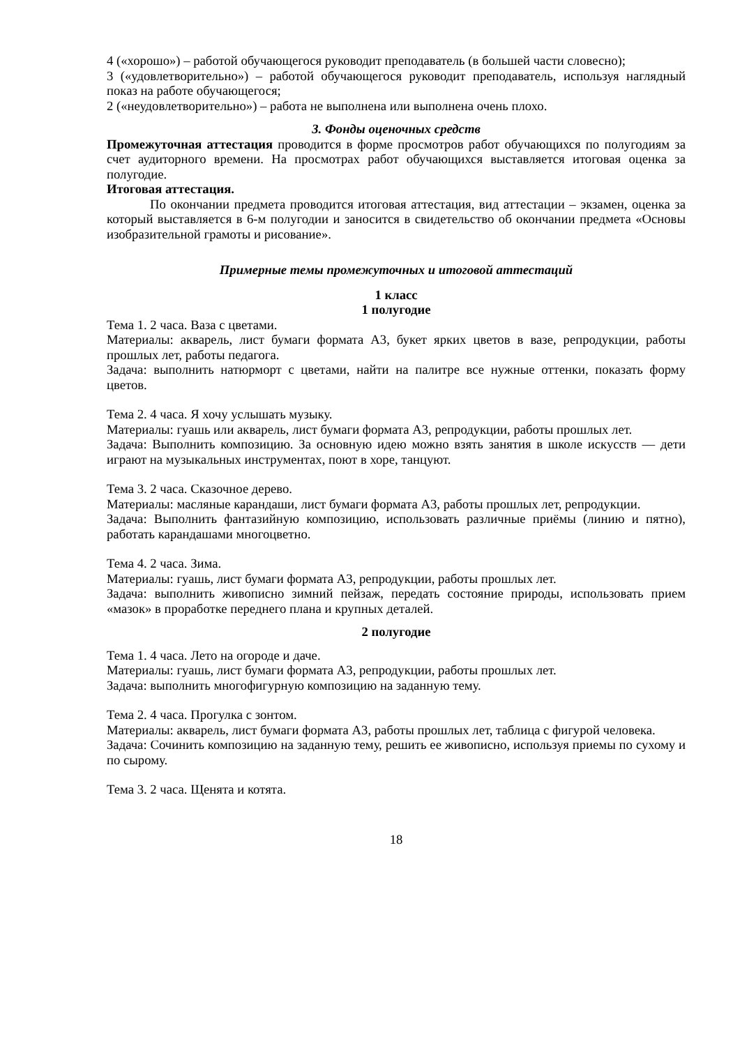4 («хорошо») – работой обучающегося руководит преподаватель (в большей части словесно);
3 («удовлетворительно») – работой обучающегося руководит преподаватель, используя наглядный показ на работе обучающегося;
2 («неудовлетворительно») – работа не выполнена или выполнена очень плохо.
3. Фонды оценочных средств
Промежуточная аттестация проводится в форме просмотров работ обучающихся по полугодиям за счет аудиторного времени. На просмотрах работ обучающихся выставляется итоговая оценка за полугодие.
Итоговая аттестация.
По окончании предмета проводится итоговая аттестация, вид аттестации – экзамен, оценка за который выставляется в 6-м полугодии и заносится в свидетельство об окончании предмета «Основы изобразительной грамоты и рисование».
Примерные темы промежуточных и итоговой аттестаций
1 класс
1 полугодие
Тема 1. 2 часа. Ваза с цветами.
Материалы: акварель, лист бумаги формата А3, букет ярких цветов в вазе, репродукции, работы прошлых лет, работы педагога.
Задача: выполнить натюрморт с цветами, найти на палитре все нужные оттенки, показать форму цветов.
Тема 2. 4 часа. Я хочу услышать музыку.
Материалы: гуашь или акварель, лист бумаги формата А3, репродукции, работы прошлых лет.
Задача: Выполнить композицию. За основную идею можно взять занятия в школе искусств — дети играют на музыкальных инструментах, поют в хоре, танцуют.
Тема 3. 2 часа. Сказочное дерево.
Материалы: масляные карандаши, лист бумаги формата А3, работы прошлых лет, репродукции.
Задача: Выполнить фантазийную композицию, использовать различные приёмы (линию и пятно), работать карандашами многоцветно.
Тема 4. 2 часа. Зима.
Материалы: гуашь, лист бумаги формата А3, репродукции, работы прошлых лет.
Задача: выполнить живописно зимний пейзаж, передать состояние природы, использовать прием «мазок» в проработке переднего плана и крупных деталей.
2 полугодие
Тема 1. 4 часа. Лето на огороде и даче.
Материалы: гуашь, лист бумаги формата А3, репродукции, работы прошлых лет.
Задача: выполнить многофигурную композицию на заданную тему.
Тема 2. 4 часа. Прогулка с зонтом.
Материалы: акварель, лист бумаги формата А3, работы прошлых лет, таблица с фигурой человека.
Задача: Сочинить композицию на заданную тему, решить ее живописно, используя приемы по сухому и по сырому.
Тема 3. 2 часа. Щенята и котята.
18